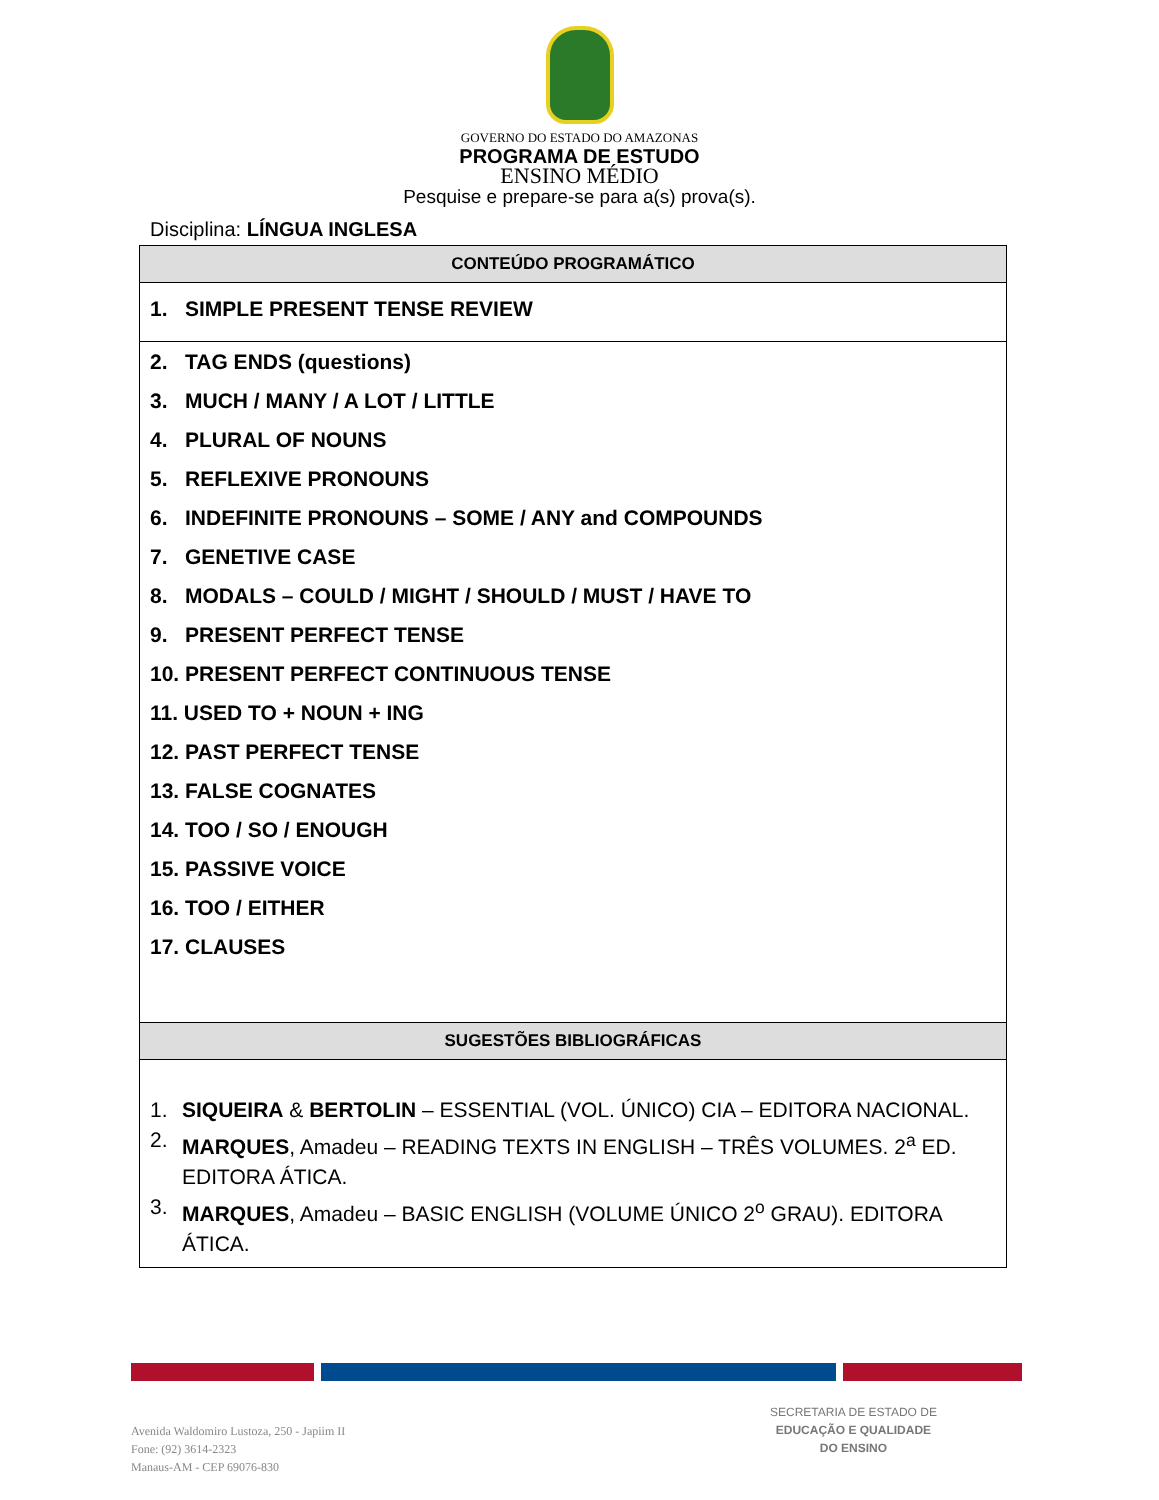GOVERNO DO ESTADO DO AMAZONAS
PROGRAMA DE ESTUDO
ENSINO MÉDIO
Pesquise e prepare-se para a(s) prova(s).
Disciplina: LÍNGUA INGLESA
| CONTEÚDO PROGRAMÁTICO |
| --- |
| 1. SIMPLE PRESENT TENSE REVIEW |
| 2. TAG ENDS (questions) 3. MUCH / MANY / A LOT / LITTLE 4. PLURAL OF NOUNS 5. REFLEXIVE PRONOUNS 6. INDEFINITE PRONOUNS – SOME / ANY and COMPOUNDS 7. GENETIVE CASE 8. MODALS – COULD / MIGHT / SHOULD / MUST / HAVE TO 9. PRESENT PERFECT TENSE 10. PRESENT PERFECT CONTINUOUS TENSE 11. USED TO + NOUN + ING 12. PAST PERFECT TENSE 13. FALSE COGNATES 14. TOO / SO / ENOUGH 15. PASSIVE VOICE 16. TOO / EITHER 17. CLAUSES |
| SUGESTÕES BIBLIOGRÁFICAS |
| 1. SIQUEIRA & BERTOLIN – ESSENTIAL (VOL. ÚNICO) CIA – EDITORA NACIONAL. 2. MARQUES , Amadeu – READING TEXTS IN ENGLISH – TRÊS VOLUMES. 2<sup>a</sup> ED. EDITORA ÁTICA. 3. MARQUES , Amadeu – BASIC ENGLISH (VOLUME ÚNICO 2<sup>o</sup> GRAU). EDITORA ÁTICA. |
Avenida Waldomiro Lustoza, 250 - Japiim II
Fone: (92) 3614-2323
Manaus-AM - CEP 69076-830
SECRETARIA DE ESTADO DE
EDUCAÇÃO E QUALIDADE
DO ENSINO